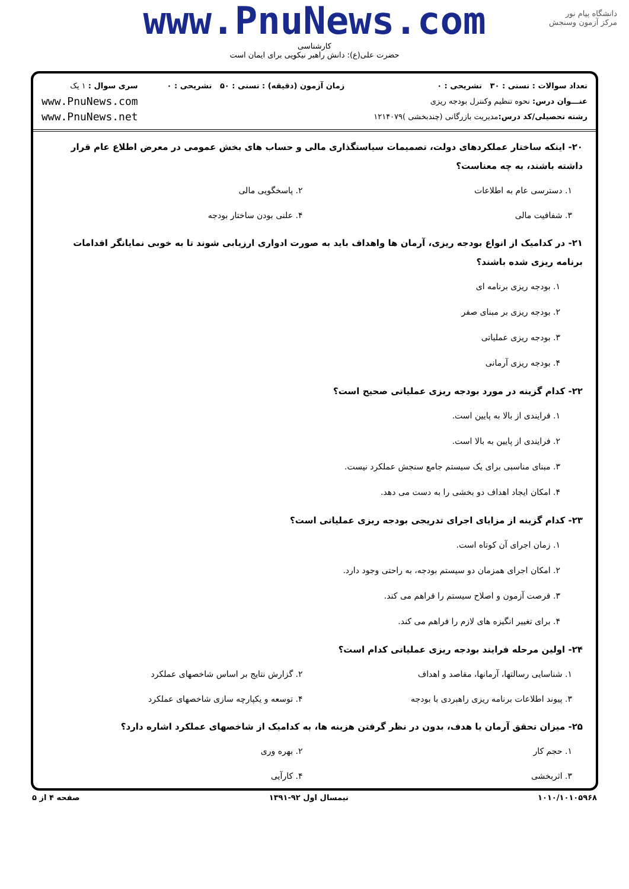دانشگاه پیام نور
مرکز آزمون وسنجش
www.PnuNews.com
کارشناسی
حضرت علی(ع): دانش راهبر نیکویی برای ایمان است
تعداد سوالات : تستی : ۳۰ تشریحی : ۰
عنـــوان درس: نحوه تنظیم وکنترل بودجه ریزی
رشته تحصیلی/کد درس: مدیریت بازرگانی (چندبخشی )۱۲۱۴۰۷۹
زمان آزمون (دقیقه) : تستی : ۵۰ تشریحی : ۰
سری سوال : ۱ یک
www.PnuNews.com
www.PnuNews.net
۲۰- اینکه ساختار عملکردهای دولت، تصمیمات سیاستگذاری مالی و حساب های بخش عمومی در معرض اطلاع عام قرار داشته باشند، به چه معناست؟
۱. دسترسی عام به اطلاعات
۲. پاسخگویی مالی
۳. شفافیت مالی
۴. علنی بودن ساختار بودجه
۲۱- در کدامیک از انواع بودجه ریزی، آرمان ها واهداف باید به صورت ادواری ارزیابی شوند تا به خوبی نمایانگر اقدامات برنامه ریزی شده باشند؟
۱. بودجه ریزی برنامه ای
۲. بودجه ریزی بر مبنای صفر
۳. بودجه ریزی عملیاتی
۴. بودجه ریزی آرمانی
۲۲- کدام گزینه در مورد بودجه ریزی عملیاتی صحیح است؟
۱. فرایندی از بالا به پایین است.
۲. فرایندی از پایین به بالا است.
۳. مبنای مناسبی برای یک سیستم جامع سنجش عملکرد نیست.
۴. امکان ایجاد اهداف دو بخشی را به دست می دهد.
۲۳- کدام گزینه از مزایای اجرای تدریجی بودجه ریزی عملیاتی است؟
۱. زمان اجرای آن کوتاه است.
۲. امکان اجرای همزمان دو سیستم بودجه، به راحتی وجود دارد.
۳. فرصت آزمون و اصلاح سیستم را فراهم می کند.
۴. برای تغییر انگیزه های لازم را فراهم می کند.
۲۴- اولین مرحله فرایند بودجه ریزی عملیاتی کدام است؟
۱. شناسایی رسالتها، آرمانها، مقاصد و اهداف
۲. گزارش نتایج بر اساس شاخصهای عملکرد
۳. پیوند اطلاعات برنامه ریزی راهبردی با بودجه
۴. توسعه و یکپارچه سازی شاخصهای عملکرد
۲۵- میزان تحقق آرمان یا هدف، بدون در نظر گرفتن هزینه ها، به کدامیک از شاخصهای عملکرد اشاره دارد؟
۱. حجم کار
۲. بهره وری
۳. اثربخشی
۴. کارآیی
۱۰۱۰/۱۰۱۰۵۹۶۸ نیمسال اول ۹۲-۱۳۹۱ صفحه ۴ از ۵